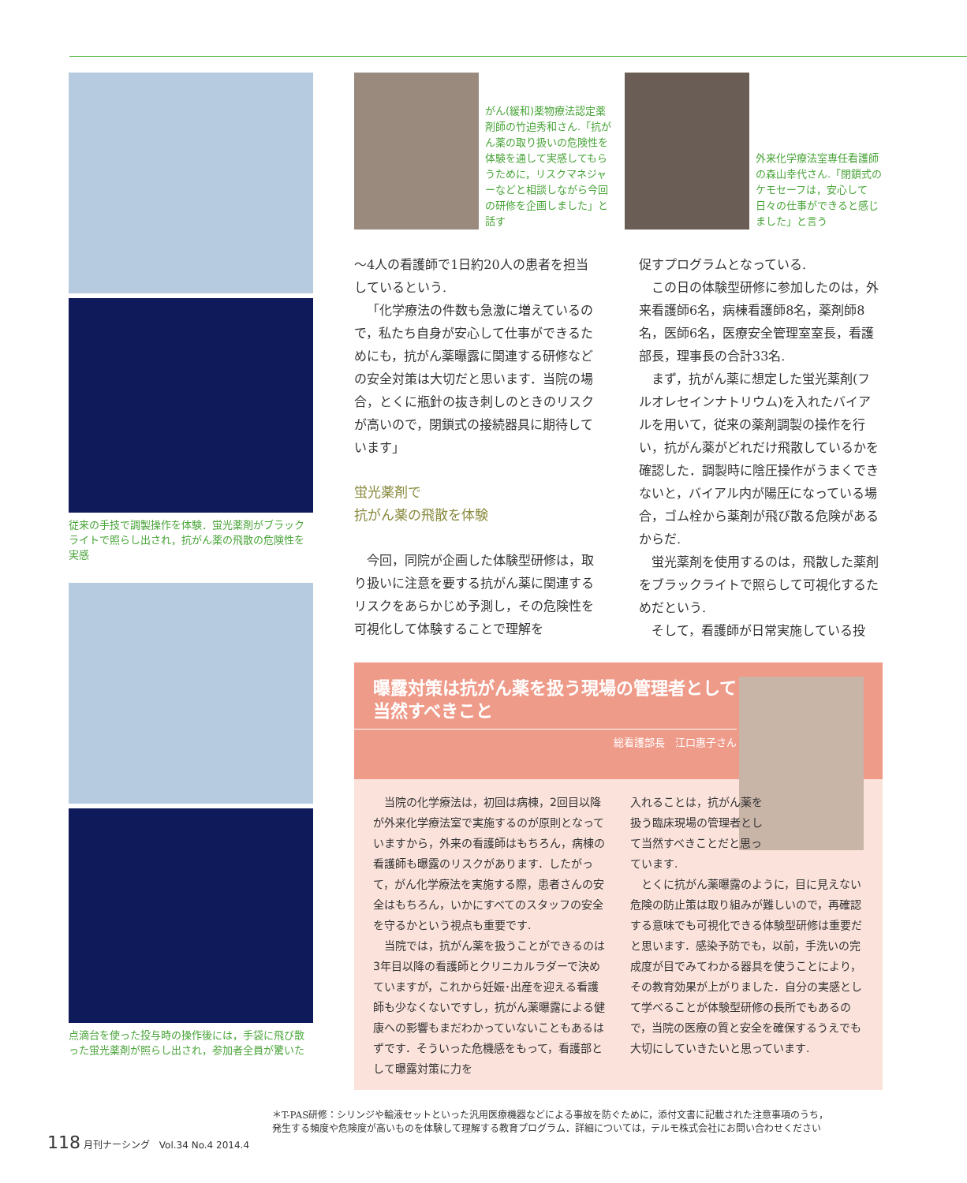従来の手技で調製操作を体験．蛍光薬剤がブラックライトで照らし出され，抗がん薬の飛散の危険性を実感
点滴台を使った投与時の操作後には，手袋に飛び散った蛍光薬剤が照らし出され，参加者全員が驚いた
がん(緩和)薬物療法認定薬剤師の竹迫秀和さん.「抗がん薬の取り扱いの危険性を体験を通して実感してもらうために，リスクマネジャーなどと相談しながら今回の研修を企画しました」と話す
外来化学療法室専任看護師の森山幸代さん.「閉鎖式のケモセーフは，安心して日々の仕事ができると感じました」と言う
～4人の看護師で1日約20人の患者を担当しているという.
「化学療法の件数も急激に増えているので，私たち自身が安心して仕事ができるためにも，抗がん薬曝露に関連する研修などの安全対策は大切だと思います．当院の場合，とくに瓶針の抜き刺しのときのリスクが高いので，閉鎖式の接続器具に期待しています」
蛍光薬剤で
抗がん薬の飛散を体験
今回，同院が企画した体験型研修は，取り扱いに注意を要する抗がん薬に関連するリスクをあらかじめ予測し，その危険性を可視化して体験することで理解を
促すプログラムとなっている.
この日の体験型研修に参加したのは，外来看護師6名，病棟看護師8名，薬剤師8名，医師6名，医療安全管理室室長，看護部長，理事長の合計33名.
まず，抗がん薬に想定した蛍光薬剤(フルオレセインナトリウム)を入れたバイアルを用いて，従来の薬剤調製の操作を行い，抗がん薬がどれだけ飛散しているかを確認した．調製時に陰圧操作がうまくできないと，バイアル内が陽圧になっている場合，ゴム栓から薬剤が飛び散る危険があるからだ.
蛍光薬剤を使用するのは，飛散した薬剤をブラックライトで照らして可視化するためだという.
そして，看護師が日常実施している投
曝露対策は抗がん薬を扱う現場の管理者として
当然すべきこと
総看護部長　江口惠子さん
当院の化学療法は，初回は病棟，2回目以降が外来化学療法室で実施するのが原則となっていますから，外来の看護師はもちろん，病棟の看護師も曝露のリスクがあります．したがって，がん化学療法を実施する際，患者さんの安全はもちろん，いかにすべてのスタッフの安全を守るかという視点も重要です.
当院では，抗がん薬を扱うことができるのは3年目以降の看護師とクリニカルラダーで決めていますが，これから妊娠･出産を迎える看護師も少なくないですし，抗がん薬曝露による健康への影響もまだわかっていないこともあるはずです．そういった危機感をもって，看護部として曝露対策に力を
入れることは，抗がん薬を扱う臨床現場の管理者として当然すべきことだと思っています.
とくに抗がん薬曝露のように，目に見えない危険の防止策は取り組みが難しいので，再確認する意味でも可視化できる体験型研修は重要だと思います．感染予防でも，以前，手洗いの完成度が目でみてわかる器具を使うことにより，その教育効果が上がりました．自分の実感として学べることが体験型研修の長所でもあるので，当院の医療の質と安全を確保するうえでも大切にしていきたいと思っています.
＊T-PAS研修：シリンジや輸液セットといった汎用医療機器などによる事故を防ぐために，添付文書に記載された注意事項のうち，
発生する頻度や危険度が高いものを体験して理解する教育プログラム．詳細については，テルモ株式会社にお問い合わせください
118 月刊ナーシング　Vol.34 No.4 2014.4